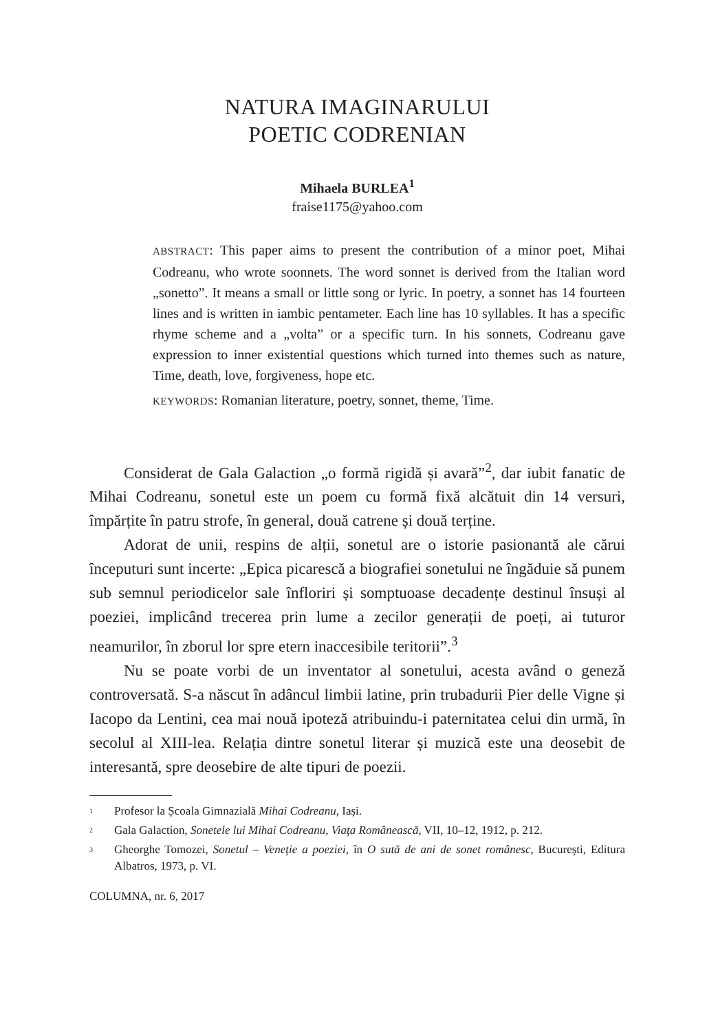NATURA IMAGINARULUI
POETIC CODRENIAN
Mihaela BURLEA<sup>1</sup>
fraise1175@yahoo.com
ABSTRACT: This paper aims to present the contribution of a minor poet, Mihai Codreanu, who wrote soonnets. The word sonnet is derived from the Italian word „sonetto”. It means a small or little song or lyric. In poetry, a sonnet has 14 fourteen lines and is written in iambic pentameter. Each line has 10 syllables. It has a specific rhyme scheme and a „volta” or a specific turn. In his sonnets, Codreanu gave expression to inner existential questions which turned into themes such as nature, Time, death, love, forgiveness, hope etc.
KEYWORDS: Romanian literature, poetry, sonnet, theme, Time.
Considerat de Gala Galaction „o formă rigidă și avară”<sup>2</sup>, dar iubit fanatic de Mihai Codreanu, sonetul este un poem cu formă fixă alcătuit din 14 versuri, împărțite în patru strofe, în general, două catrene și două terține.
Adorat de unii, respins de alții, sonetul are o istorie pasionantă ale cărui începuturi sunt incerte: „Epica picarescă a biografiei sonetului ne îngăduie să punem sub semnul periodicelor sale înfloriri și somptuoase decadențe destinul însuși al poeziei, implicând trecerea prin lume a zecilor generații de poeți, ai tuturor neamurilor, în zborul lor spre etern inaccesibile teritorii”.<sup>3</sup>
Nu se poate vorbi de un inventator al sonetului, acesta având o geneză controversată. S-a născut în adâncul limbii latine, prin trubadurii Pier delle Vigne și Iacopo da Lentini, cea mai nouă ipoteză atribuindu-i paternitatea celui din urmă, în secolul al XIII-lea. Relația dintre sonetul literar și muzică este una deosebit de interesantă, spre deosebire de alte tipuri de poezii.
<sup>1</sup> Profesor la Școala Gimnazială Mihai Codreanu, Iași.
<sup>2</sup> Gala Galaction, Sonetele lui Mihai Codreanu, Viața Românească, VII, 10–12, 1912, p. 212.
<sup>3</sup> Gheorghe Tomozei, Sonetul – Veneție a poeziei, în O sută de ani de sonet românesc, București, Editura Albatros, 1973, p. VI.
COLUMNA, nr. 6, 2017